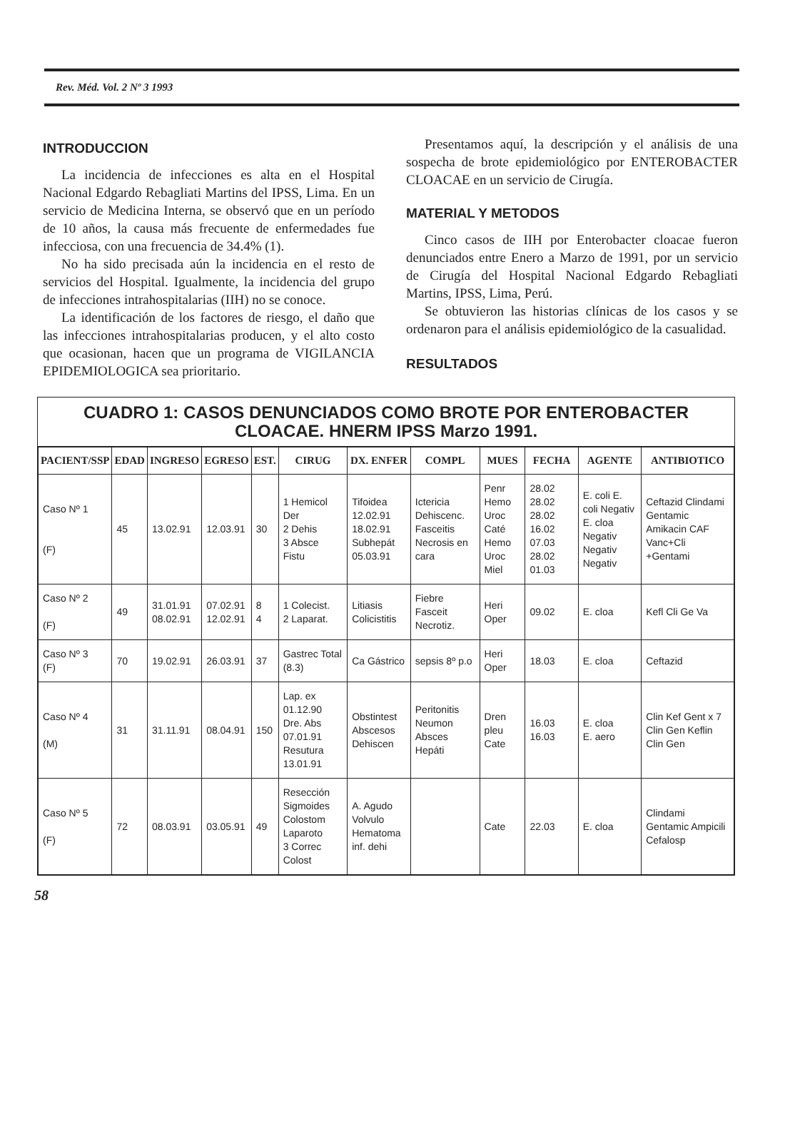Rev. Méd. Vol. 2 Nº 3 1993
INTRODUCCION
La incidencia de infecciones es alta en el Hospital Nacional Edgardo Rebagliati Martins del IPSS, Lima. En un servicio de Medicina Interna, se observó que en un período de 10 años, la causa más frecuente de enfermedades fue infecciosa, con una frecuencia de 34.4% (1).
No ha sido precisada aún la incidencia en el resto de servicios del Hospital. Igualmente, la incidencia del grupo de infecciones intrahospitalarias (IIH) no se conoce.
La identificación de los factores de riesgo, el daño que las infecciones intrahospitalarias producen, y el alto costo que ocasionan, hacen que un programa de VIGILANCIA EPIDEMIOLOGICA sea prioritario.
Presentamos aquí, la descripción y el análisis de una sospecha de brote epidemiológico por ENTEROBACTER CLOACAE en un servicio de Cirugía.
MATERIAL Y METODOS
Cinco casos de IIH por Enterobacter cloacae fueron denunciados entre Enero a Marzo de 1991, por un servicio de Cirugía del Hospital Nacional Edgardo Rebagliati Martins, IPSS, Lima, Perú.
Se obtuvieron las historias clínicas de los casos y se ordenaron para el análisis epidemiológico de la casualidad.
RESULTADOS
CUADRO 1: CASOS DENUNCIADOS COMO BROTE POR ENTEROBACTER CLOACAE. HNERM IPSS Marzo 1991.
| PACIENT/SSP | EDAD | INGRESO | EGRESO | EST. | CIRUG | DX. ENFER | COMPL | MUES | FECHA | AGENTE | ANTIBIOTICO |
| --- | --- | --- | --- | --- | --- | --- | --- | --- | --- | --- | --- |
| Caso Nº 1 (F) | 45 | 13.02.91 | 12.03.91 | 30 | 1 Hemicol Der 2 Dehis 3 Absce Fistu | Tifoidea 12.02.91 18.02.91 Subhepát 05.03.91 | Ictericia Dehiscenc. Fasceitis Necrosis en cara | Penr Hemo Uroc Caté Hemo Uroc Miel | 28.02 28.02 28.02 16.02 07.03 28.02 01.03 | E. coli E. coli Negativ E. cloa Negativ Negativ Negativ | Ceftazid Clindami Gentamic Amikacin CAF Vanc+Cli +Gentami |
| Caso Nº 2 (F) | 49 | 31.01.91 08.02.91 | 07.02.91 12.02.91 | 8 4 | 1 Colecist. 2 Laparat. | Litiasis Colicistitis | Fiebre Fasceit Necrotiz. | Heri Oper | 09.02 | E. cloa | Kefl Cli Ge Va |
| Caso Nº 3 (F) | 70 | 19.02.91 | 26.03.91 | 37 | Gastrec Total (8.3) | Ca Gástrico | sepsis 8º p.o | Heri Oper | 18.03 | E. cloa | Ceftazid |
| Caso Nº 4 (M) | 31 | 31.11.91 | 08.04.91 | 150 | Lap. ex 01.12.90 Dre. Abs 07.01.91 Resutura 13.01.91 | Obstintest Abscesos Dehiscen | Peritonitis Neumon Absces Hepáti | Dren pleu Cate | 16.03 16.03 | E. cloa E. aero | Clin Kef Gent x 7 Clin Gen Keflin Clin Gen |
| Caso Nº 5 (F) | 72 | 08.03.91 | 03.05.91 | 49 | Resección Sigmoides Colostom Laparoto 3 Correc Colost | A. Agudo Volvulo Hematoma inf. dehi | | Cate | 22.03 | E. cloa | Clindami Gentamic Ampicili Cefalosp |
58